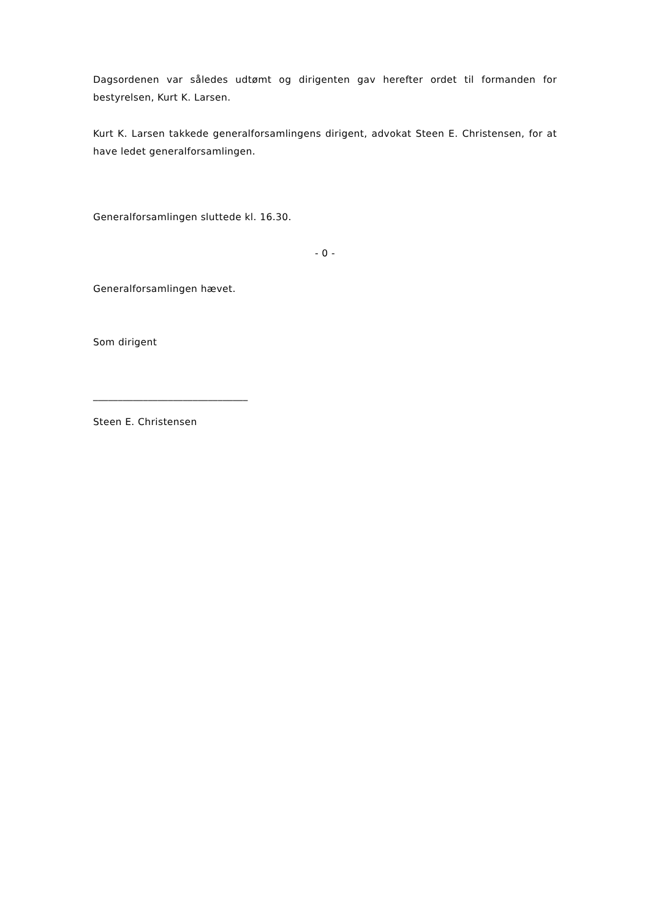Dagsordenen var således udtømt og dirigenten gav herefter ordet til formanden for bestyrelsen, Kurt K. Larsen.
Kurt K. Larsen takkede generalforsamlingens dirigent, advokat Steen E. Christensen, for at have ledet generalforsamlingen.
Generalforsamlingen sluttede kl. 16.30.
- 0 -
Generalforsamlingen hævet.
Som dirigent
_______________________________
Steen E. Christensen